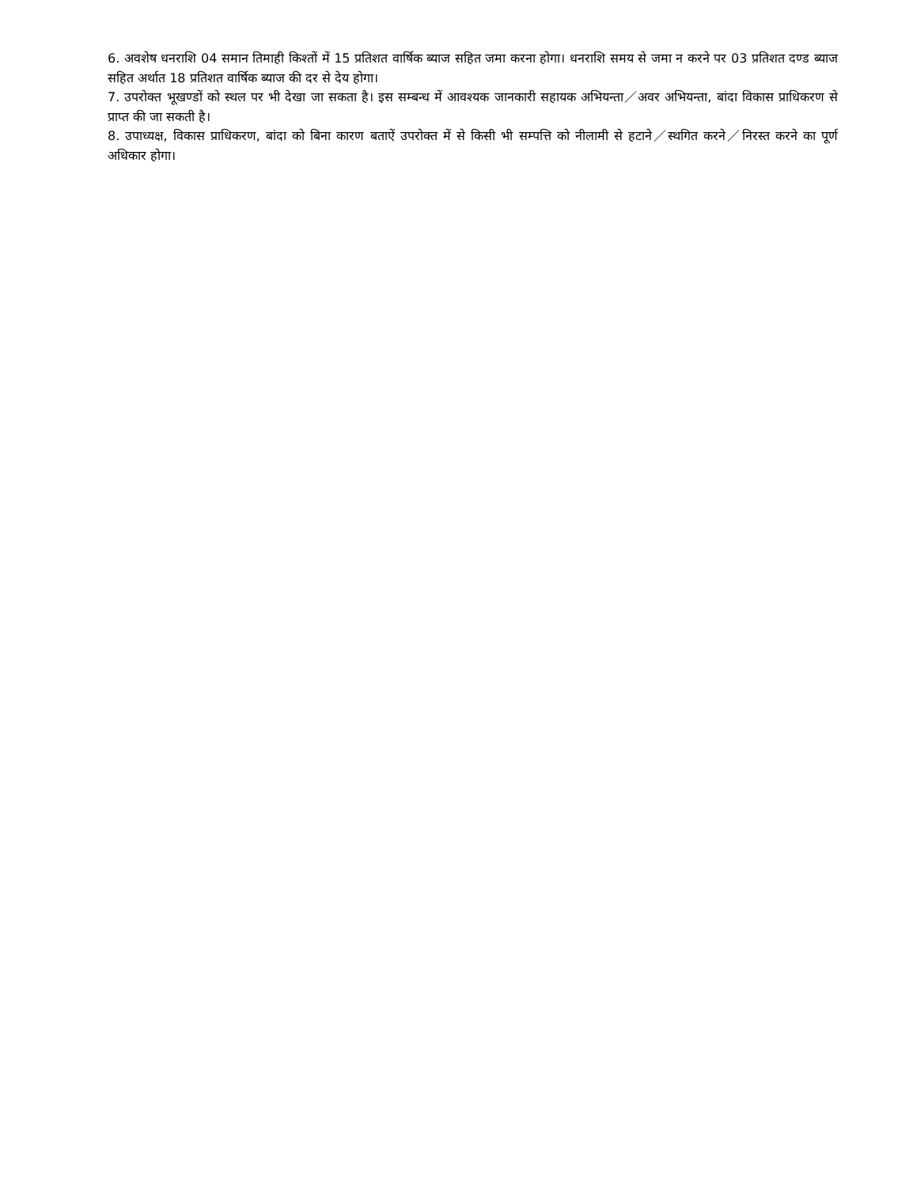6. अवशेष धनराशि 04 समान तिमाही किश्तों में 15 प्रतिशत वार्षिक ब्याज सहित जमा करना होगा। धनराशि समय से जमा न करने पर 03 प्रतिशत दण्ड ब्याज सहित अर्थात 18 प्रतिशत वार्षिक ब्याज की दर से देय होगा।
7. उपरोक्त भूखण्डों को स्थल पर भी देखा जा सकता है। इस सम्बन्ध में आवश्यक जानकारी सहायक अभियन्ता／अवर अभियन्ता, बांदा विकास प्राधिकरण से प्राप्त की जा सकती है।
8. उपाध्यक्ष, विकास प्राधिकरण, बांदा को बिना कारण बताऐं उपरोक्त में से किसी भी सम्पत्ति को नीलामी से हटाने／स्थगित करने／निरस्त करने का पूर्ण अधिकार होगा।